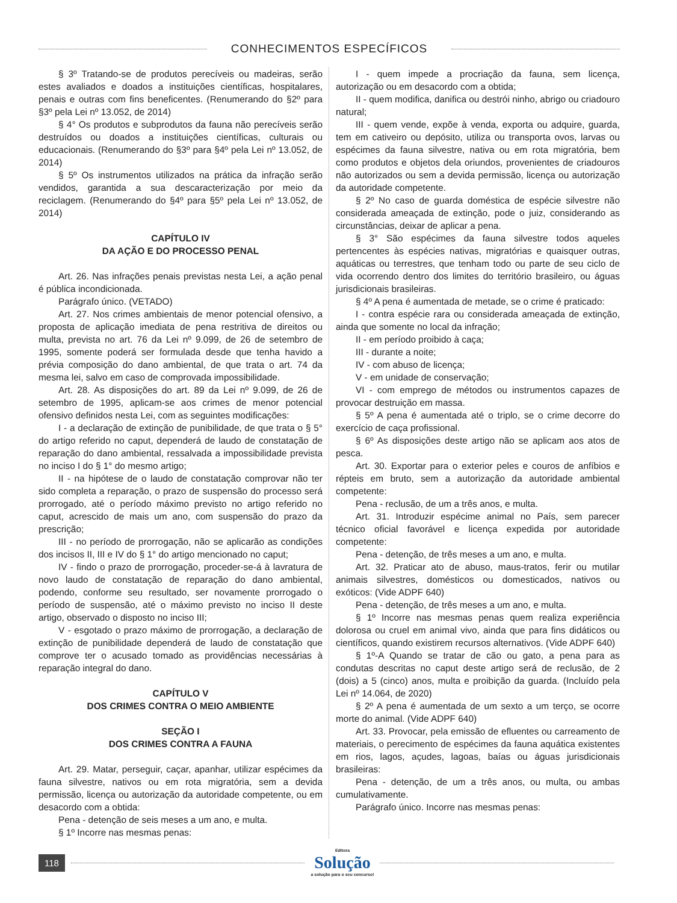CONHECIMENTOS ESPECÍFICOS
§ 3º Tratando-se de produtos perecíveis ou madeiras, serão estes avaliados e doados a instituições científicas, hospitalares, penais e outras com fins beneficentes. (Renumerando do §2º para §3º pela Lei nº 13.052, de 2014)
§ 4° Os produtos e subprodutos da fauna não perecíveis serão destruídos ou doados a instituições científicas, culturais ou educacionais. (Renumerando do §3º para §4º pela Lei nº 13.052, de 2014)
§ 5º Os instrumentos utilizados na prática da infração serão vendidos, garantida a sua descaracterização por meio da reciclagem. (Renumerando do §4º para §5º pela Lei nº 13.052, de 2014)
CAPÍTULO IV
DA AÇÃO E DO PROCESSO PENAL
Art. 26. Nas infrações penais previstas nesta Lei, a ação penal é pública incondicionada.
Parágrafo único. (VETADO)
Art. 27. Nos crimes ambientais de menor potencial ofensivo, a proposta de aplicação imediata de pena restritiva de direitos ou multa, prevista no art. 76 da Lei nº 9.099, de 26 de setembro de 1995, somente poderá ser formulada desde que tenha havido a prévia composição do dano ambiental, de que trata o art. 74 da mesma lei, salvo em caso de comprovada impossibilidade.
Art. 28. As disposições do art. 89 da Lei nº 9.099, de 26 de setembro de 1995, aplicam-se aos crimes de menor potencial ofensivo definidos nesta Lei, com as seguintes modificações:
I - a declaração de extinção de punibilidade, de que trata o § 5° do artigo referido no caput, dependerá de laudo de constatação de reparação do dano ambiental, ressalvada a impossibilidade prevista no inciso I do § 1° do mesmo artigo;
II - na hipótese de o laudo de constatação comprovar não ter sido completa a reparação, o prazo de suspensão do processo será prorrogado, até o período máximo previsto no artigo referido no caput, acrescido de mais um ano, com suspensão do prazo da prescrição;
III - no período de prorrogação, não se aplicarão as condições dos incisos II, III e IV do § 1° do artigo mencionado no caput;
IV - findo o prazo de prorrogação, proceder-se-á à lavratura de novo laudo de constatação de reparação do dano ambiental, podendo, conforme seu resultado, ser novamente prorrogado o período de suspensão, até o máximo previsto no inciso II deste artigo, observado o disposto no inciso III;
V - esgotado o prazo máximo de prorrogação, a declaração de extinção de punibilidade dependerá de laudo de constatação que comprove ter o acusado tomado as providências necessárias à reparação integral do dano.
CAPÍTULO V
DOS CRIMES CONTRA O MEIO AMBIENTE
SEÇÃO I
DOS CRIMES CONTRA A FAUNA
Art. 29. Matar, perseguir, caçar, apanhar, utilizar espécimes da fauna silvestre, nativos ou em rota migratória, sem a devida permissão, licença ou autorização da autoridade competente, ou em desacordo com a obtida:
Pena - detenção de seis meses a um ano, e multa.
§ 1º Incorre nas mesmas penas:
I - quem impede a procriação da fauna, sem licença, autorização ou em desacordo com a obtida;
II - quem modifica, danifica ou destrói ninho, abrigo ou criadouro natural;
III - quem vende, expõe à venda, exporta ou adquire, guarda, tem em cativeiro ou depósito, utiliza ou transporta ovos, larvas ou espécimes da fauna silvestre, nativa ou em rota migratória, bem como produtos e objetos dela oriundos, provenientes de criadouros não autorizados ou sem a devida permissão, licença ou autorização da autoridade competente.
§ 2º No caso de guarda doméstica de espécie silvestre não considerada ameaçada de extinção, pode o juiz, considerando as circunstâncias, deixar de aplicar a pena.
§ 3° São espécimes da fauna silvestre todos aqueles pertencentes às espécies nativas, migratórias e quaisquer outras, aquáticas ou terrestres, que tenham todo ou parte de seu ciclo de vida ocorrendo dentro dos limites do território brasileiro, ou águas jurisdicionais brasileiras.
§ 4º A pena é aumentada de metade, se o crime é praticado:
I - contra espécie rara ou considerada ameaçada de extinção, ainda que somente no local da infração;
II - em período proibido à caça;
III - durante a noite;
IV - com abuso de licença;
V - em unidade de conservação;
VI - com emprego de métodos ou instrumentos capazes de provocar destruição em massa.
§ 5º A pena é aumentada até o triplo, se o crime decorre do exercício de caça profissional.
§ 6º As disposições deste artigo não se aplicam aos atos de pesca.
Art. 30. Exportar para o exterior peles e couros de anfíbios e répteis em bruto, sem a autorização da autoridade ambiental competente:
Pena - reclusão, de um a três anos, e multa.
Art. 31. Introduzir espécime animal no País, sem parecer técnico oficial favorável e licença expedida por autoridade competente:
Pena - detenção, de três meses a um ano, e multa.
Art. 32. Praticar ato de abuso, maus-tratos, ferir ou mutilar animais silvestres, domésticos ou domesticados, nativos ou exóticos: (Vide ADPF 640)
Pena - detenção, de três meses a um ano, e multa.
§ 1º Incorre nas mesmas penas quem realiza experiência dolorosa ou cruel em animal vivo, ainda que para fins didáticos ou científicos, quando existirem recursos alternativos. (Vide ADPF 640)
§ 1º-A Quando se tratar de cão ou gato, a pena para as condutas descritas no caput deste artigo será de reclusão, de 2 (dois) a 5 (cinco) anos, multa e proibição da guarda. (Incluído pela Lei nº 14.064, de 2020)
§ 2º A pena é aumentada de um sexto a um terço, se ocorre morte do animal. (Vide ADPF 640)
Art. 33. Provocar, pela emissão de efluentes ou carreamento de materiais, o perecimento de espécimes da fauna aquática existentes em rios, lagos, açudes, lagoas, baías ou águas jurisdicionais brasileiras:
Pena - detenção, de um a três anos, ou multa, ou ambas cumulativamente.
Parágrafo único. Incorre nas mesmas penas:
118
Editora
Solução
a solução para o seu concurso!